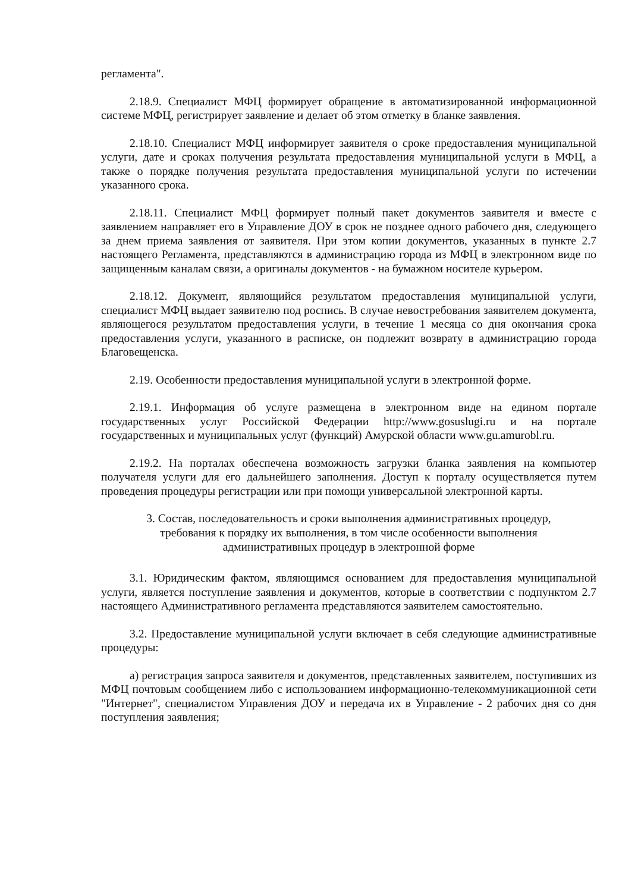регламента".
2.18.9. Специалист МФЦ формирует обращение в автоматизированной информационной системе МФЦ, регистрирует заявление и делает об этом отметку в бланке заявления.
2.18.10. Специалист МФЦ информирует заявителя о сроке предоставления муниципальной услуги, дате и сроках получения результата предоставления муниципальной услуги в МФЦ, а также о порядке получения результата предоставления муниципальной услуги по истечении указанного срока.
2.18.11. Специалист МФЦ формирует полный пакет документов заявителя и вместе с заявлением направляет его в Управление ДОУ в срок не позднее одного рабочего дня, следующего за днем приема заявления от заявителя. При этом копии документов, указанных в пункте 2.7 настоящего Регламента, представляются в администрацию города из МФЦ в электронном виде по защищенным каналам связи, а оригиналы документов - на бумажном носителе курьером.
2.18.12. Документ, являющийся результатом предоставления муниципальной услуги, специалист МФЦ выдает заявителю под роспись. В случае невостребования заявителем документа, являющегося результатом предоставления услуги, в течение 1 месяца со дня окончания срока предоставления услуги, указанного в расписке, он подлежит возврату в администрацию города Благовещенска.
2.19. Особенности предоставления муниципальной услуги в электронной форме.
2.19.1. Информация об услуге размещена в электронном виде на едином портале государственных услуг Российской Федерации http://www.gosuslugi.ru и на портале государственных и муниципальных услуг (функций) Амурской области www.gu.amurobl.ru.
2.19.2. На порталах обеспечена возможность загрузки бланка заявления на компьютер получателя услуги для его дальнейшего заполнения. Доступ к порталу осуществляется путем проведения процедуры регистрации или при помощи универсальной электронной карты.
3. Состав, последовательность и сроки выполнения административных процедур, требования к порядку их выполнения, в том числе особенности выполнения административных процедур в электронной форме
3.1. Юридическим фактом, являющимся основанием для предоставления муниципальной услуги, является поступление заявления и документов, которые в соответствии с подпунктом 2.7 настоящего Административного регламента представляются заявителем самостоятельно.
3.2. Предоставление муниципальной услуги включает в себя следующие административные процедуры:
а) регистрация запроса заявителя и документов, представленных заявителем, поступивших из МФЦ почтовым сообщением либо с использованием информационно-телекоммуникационной сети "Интернет", специалистом Управления ДОУ и передача их в Управление - 2 рабочих дня со дня поступления заявления;